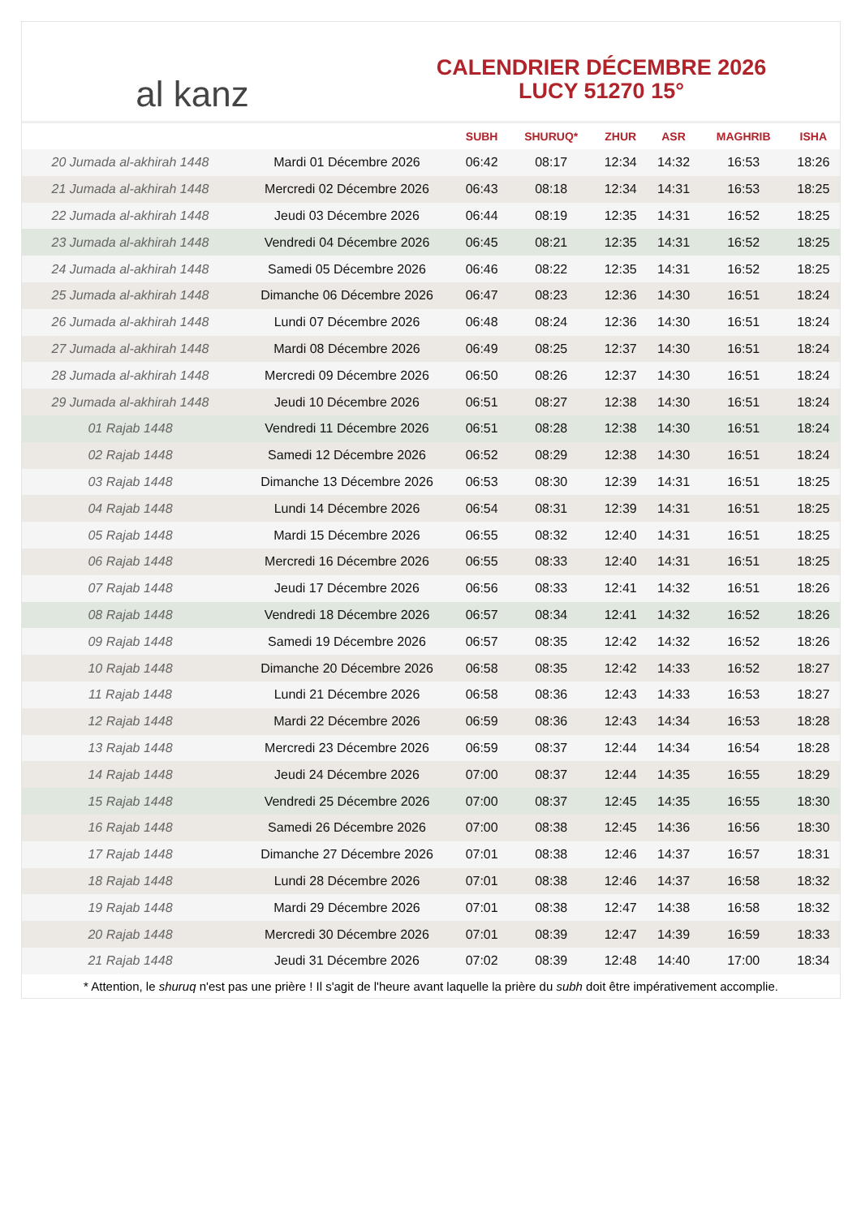al kanz
CALENDRIER DÉCEMBRE 2026
LUCY 51270 15°
| | | SUBH | SHURUQ* | ZHUR | ASR | MAGHRIB | ISHA |
| --- | --- | --- | --- | --- | --- | --- | --- |
| 20 Jumada al-akhirah 1448 | Mardi 01 Décembre 2026 | 06:42 | 08:17 | 12:34 | 14:32 | 16:53 | 18:26 |
| 21 Jumada al-akhirah 1448 | Mercredi 02 Décembre 2026 | 06:43 | 08:18 | 12:34 | 14:31 | 16:53 | 18:25 |
| 22 Jumada al-akhirah 1448 | Jeudi 03 Décembre 2026 | 06:44 | 08:19 | 12:35 | 14:31 | 16:52 | 18:25 |
| 23 Jumada al-akhirah 1448 | Vendredi 04 Décembre 2026 | 06:45 | 08:21 | 12:35 | 14:31 | 16:52 | 18:25 |
| 24 Jumada al-akhirah 1448 | Samedi 05 Décembre 2026 | 06:46 | 08:22 | 12:35 | 14:31 | 16:52 | 18:25 |
| 25 Jumada al-akhirah 1448 | Dimanche 06 Décembre 2026 | 06:47 | 08:23 | 12:36 | 14:30 | 16:51 | 18:24 |
| 26 Jumada al-akhirah 1448 | Lundi 07 Décembre 2026 | 06:48 | 08:24 | 12:36 | 14:30 | 16:51 | 18:24 |
| 27 Jumada al-akhirah 1448 | Mardi 08 Décembre 2026 | 06:49 | 08:25 | 12:37 | 14:30 | 16:51 | 18:24 |
| 28 Jumada al-akhirah 1448 | Mercredi 09 Décembre 2026 | 06:50 | 08:26 | 12:37 | 14:30 | 16:51 | 18:24 |
| 29 Jumada al-akhirah 1448 | Jeudi 10 Décembre 2026 | 06:51 | 08:27 | 12:38 | 14:30 | 16:51 | 18:24 |
| 01 Rajab 1448 | Vendredi 11 Décembre 2026 | 06:51 | 08:28 | 12:38 | 14:30 | 16:51 | 18:24 |
| 02 Rajab 1448 | Samedi 12 Décembre 2026 | 06:52 | 08:29 | 12:38 | 14:30 | 16:51 | 18:24 |
| 03 Rajab 1448 | Dimanche 13 Décembre 2026 | 06:53 | 08:30 | 12:39 | 14:31 | 16:51 | 18:25 |
| 04 Rajab 1448 | Lundi 14 Décembre 2026 | 06:54 | 08:31 | 12:39 | 14:31 | 16:51 | 18:25 |
| 05 Rajab 1448 | Mardi 15 Décembre 2026 | 06:55 | 08:32 | 12:40 | 14:31 | 16:51 | 18:25 |
| 06 Rajab 1448 | Mercredi 16 Décembre 2026 | 06:55 | 08:33 | 12:40 | 14:31 | 16:51 | 18:25 |
| 07 Rajab 1448 | Jeudi 17 Décembre 2026 | 06:56 | 08:33 | 12:41 | 14:32 | 16:51 | 18:26 |
| 08 Rajab 1448 | Vendredi 18 Décembre 2026 | 06:57 | 08:34 | 12:41 | 14:32 | 16:52 | 18:26 |
| 09 Rajab 1448 | Samedi 19 Décembre 2026 | 06:57 | 08:35 | 12:42 | 14:32 | 16:52 | 18:26 |
| 10 Rajab 1448 | Dimanche 20 Décembre 2026 | 06:58 | 08:35 | 12:42 | 14:33 | 16:52 | 18:27 |
| 11 Rajab 1448 | Lundi 21 Décembre 2026 | 06:58 | 08:36 | 12:43 | 14:33 | 16:53 | 18:27 |
| 12 Rajab 1448 | Mardi 22 Décembre 2026 | 06:59 | 08:36 | 12:43 | 14:34 | 16:53 | 18:28 |
| 13 Rajab 1448 | Mercredi 23 Décembre 2026 | 06:59 | 08:37 | 12:44 | 14:34 | 16:54 | 18:28 |
| 14 Rajab 1448 | Jeudi 24 Décembre 2026 | 07:00 | 08:37 | 12:44 | 14:35 | 16:55 | 18:29 |
| 15 Rajab 1448 | Vendredi 25 Décembre 2026 | 07:00 | 08:37 | 12:45 | 14:35 | 16:55 | 18:30 |
| 16 Rajab 1448 | Samedi 26 Décembre 2026 | 07:00 | 08:38 | 12:45 | 14:36 | 16:56 | 18:30 |
| 17 Rajab 1448 | Dimanche 27 Décembre 2026 | 07:01 | 08:38 | 12:46 | 14:37 | 16:57 | 18:31 |
| 18 Rajab 1448 | Lundi 28 Décembre 2026 | 07:01 | 08:38 | 12:46 | 14:37 | 16:58 | 18:32 |
| 19 Rajab 1448 | Mardi 29 Décembre 2026 | 07:01 | 08:38 | 12:47 | 14:38 | 16:58 | 18:32 |
| 20 Rajab 1448 | Mercredi 30 Décembre 2026 | 07:01 | 08:39 | 12:47 | 14:39 | 16:59 | 18:33 |
| 21 Rajab 1448 | Jeudi 31 Décembre 2026 | 07:02 | 08:39 | 12:48 | 14:40 | 17:00 | 18:34 |
* Attention, le shuruq n'est pas une prière ! Il s'agit de l'heure avant laquelle la prière du subh doit être impérativement accomplie.